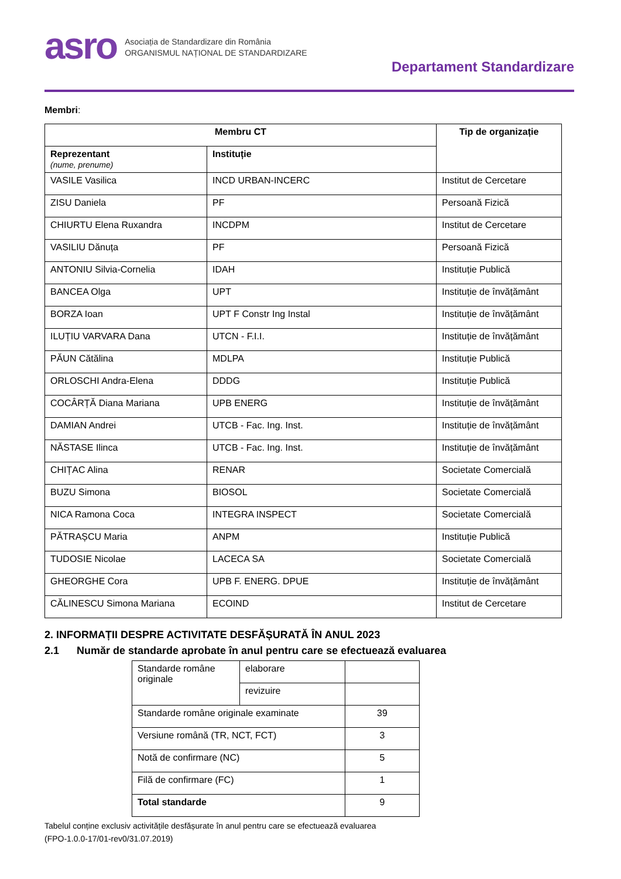asro
Asociația de Standardizare din România
ORGANISMUL NAȚIONAL DE STANDARDIZARE
Departament Standardizare
Membri:
| Membru CT | | Tip de organizație |
| --- | --- | --- |
| Reprezentant (nume, prenume) | Instituție | |
| VASILE Vasilica | INCD URBAN-INCERC | Institut de Cercetare |
| ZISU Daniela | PF | Persoană Fizică |
| CHIURTU Elena Ruxandra | INCDPM | Institut de Cercetare |
| VASILIU Dănuța | PF | Persoană Fizică |
| ANTONIU Silvia-Cornelia | IDAH | Instituție Publică |
| BANCEA Olga | UPT | Instituție de învățământ |
| BORZA Ioan | UPT F Constr Ing Instal | Instituție de învățământ |
| ILUȚIU VARVARA Dana | UTCN - F.I.I. | Instituție de învățământ |
| PĂUN Cătălina | MDLPA | Instituție Publică |
| ORLOSCHI Andra-Elena | DDDG | Instituție Publică |
| COCÂRȚĂ Diana Mariana | UPB ENERG | Instituție de învățământ |
| DAMIAN Andrei | UTCB - Fac. Ing. Inst. | Instituție de învățământ |
| NĂSTASE Ilinca | UTCB - Fac. Ing. Inst. | Instituție de învățământ |
| CHIȚAC Alina | RENAR | Societate Comercială |
| BUZU Simona | BIOSOL | Societate Comercială |
| NICA Ramona Coca | INTEGRA INSPECT | Societate Comercială |
| PĂTRAȘCU Maria | ANPM | Instituție Publică |
| TUDOSIE Nicolae | LACECA SA | Societate Comercială |
| GHEORGHE Cora | UPB F. ENERG. DPUE | Instituție de învățământ |
| CĂLINESCU Simona Mariana | ECOIND | Institut de Cercetare |
2. INFORMAȚII DESPRE ACTIVITATE DESFĂȘURATĂ ÎN ANUL 2023
2.1 Număr de standarde aprobate în anul pentru care se efectuează evaluarea
| Standarde române originale | elaborare | |
| | revizuire | |
| Standarde române originale examinate | | 39 |
| Versiune română (TR, NCT, FCT) | | 3 |
| Notă de confirmare (NC) | | 5 |
| Filă de confirmare (FC) | | 1 |
| Total standarde | | 9 |
Tabelul conține exclusiv activitățile desfășurate în anul pentru care se efectuează evaluarea
(FPO-1.0.0-17/01-rev0/31.07.2019)